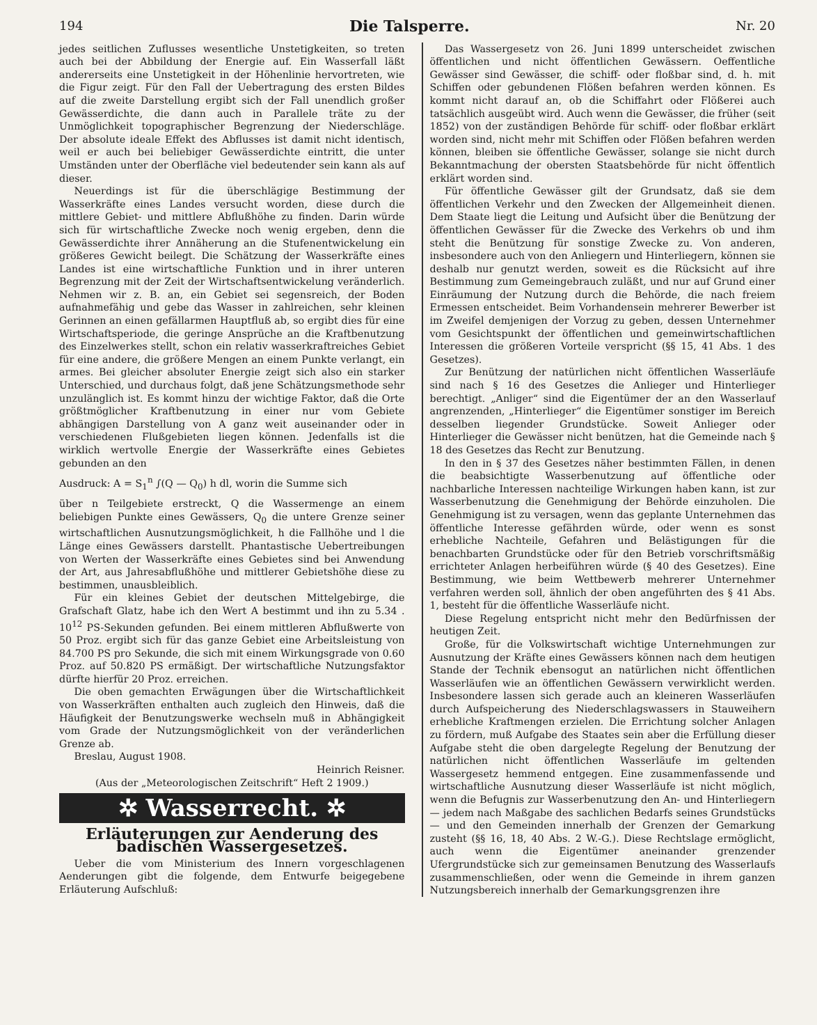194 Die Talsperre. Nr. 20
jedes seitlichen Zuflusses wesentliche Unstetigkeiten, so treten auch bei der Abbildung der Energie auf. Ein Wasserfall läßt andererseits eine Unstetigkeit in der Höhenlinie hervortreten, wie die Figur zeigt. Für den Fall der Uebertragung des ersten Bildes auf die zweite Darstellung ergibt sich der Fall unendlich großer Gewässerdichte, die dann auch in Parallele träte zu der Unmöglichkeit topographischer Begrenzung der Niederschläge. Der absolute ideale Effekt des Abflusses ist damit nicht identisch, weil er auch bei beliebiger Gewässerdichte eintritt, die unter Umständen unter der Oberfläche viel bedeutender sein kann als auf dieser.
Neuerdings ist für die überschlägige Bestimmung der Wasserkräfte eines Landes versucht worden, diese durch die mittlere Gebiet- und mittlere Abflußhöhe zu finden. Darin würde sich für wirtschaftliche Zwecke noch wenig ergeben, denn die Gewässerdichte ihrer Annäherung an die Stufenentwickelung ein größeres Gewicht beilegt. Die Schätzung der Wasserkräfte eines Landes ist eine wirtschaftliche Funktion und in ihrer unteren Begrenzung mit der Zeit der Wirtschaftsentwickelung veränderlich. Nehmen wir z. B. an, ein Gebiet sei segensreich, der Boden aufnahmefähig und gebe das Wasser in zahlreichen, sehr kleinen Gerinnen an einen gefällarmen Hauptfluß ab, so ergibt dies für eine Wirtschaftsperiode, die geringe Ansprüche an die Kraftbenutzung des Einzelwerkes stellt, schon ein relativ wasserkraftreiches Gebiet für eine andere, die größere Mengen an einem Punkte verlangt, ein armes. Bei gleicher absoluter Energie zeigt sich also ein starker Unterschied, und durchaus folgt, daß jene Schätzungsmethode sehr unzulänglich ist. Es kommt hinzu der wichtige Faktor, daß die Orte größtmöglicher Kraftbenutzung in einer nur vom Gebiete abhängigen Darstellung von A ganz weit auseinander oder in verschiedenen Flußgebieten liegen können. Jedenfalls ist die wirklich wertvolle Energie der Wasserkräfte eines Gebietes gebunden an den
Ausdruck: A = S<sub>1</sub><sup>n</sup> ∫(Q — Q<sub>0</sub>) h dl, worin die Summe sich
über n Teilgebiete erstreckt, Q die Wassermenge an einem beliebigen Punkte eines Gewässers, Q<sub>0</sub> die untere Grenze seiner wirtschaftlichen Ausnutzungsmöglichkeit, h die Fallhöhe und l die Länge eines Gewässers darstellt. Phantastische Uebertreibungen von Werten der Wasserkräfte eines Gebietes sind bei Anwendung der Art, aus Jahresabflußhöhe und mittlerer Gebietshöhe diese zu bestimmen, unausbleiblich.
Für ein kleines Gebiet der deutschen Mittelgebirge, die Grafschaft Glatz, habe ich den Wert A bestimmt und ihn zu 5.34 . 10<sup>12</sup> PS-Sekunden gefunden. Bei einem mittleren Abflußwerte von 50 Proz. ergibt sich für das ganze Gebiet eine Arbeitsleistung von 84.700 PS pro Sekunde, die sich mit einem Wirkungsgrade von 0.60 Proz. auf 50.820 PS ermäßigt. Der wirtschaftliche Nutzungsfaktor dürfte hierfür 20 Proz. erreichen.
Die oben gemachten Erwägungen über die Wirtschaftlichkeit von Wasserkräften enthalten auch zugleich den Hinweis, daß die Häufigkeit der Benutzungswerke wechseln muß in Abhängigkeit vom Grade der Nutzungsmöglichkeit von der veränderlichen Grenze ab.
Breslau, August 1908.
Heinrich Reisner.
(Aus der „Meteorologischen Zeitschrift“ Heft 2 1909.)
✲ Wasserrecht. ✲
Erläuterungen zur Aenderung des badischen Wassergesetzes.
Ueber die vom Ministerium des Innern vorgeschlagenen Aenderungen gibt die folgende, dem Entwurfe beigegebene Erläuterung Aufschluß:
Das Wassergesetz von 26. Juni 1899 unterscheidet zwischen öffentlichen und nicht öffentlichen Gewässern. Oeffentliche Gewässer sind Gewässer, die schiff- oder floßbar sind, d. h. mit Schiffen oder gebundenen Flößen befahren werden können. Es kommt nicht darauf an, ob die Schiffahrt oder Flößerei auch tatsächlich ausgeübt wird. Auch wenn die Gewässer, die früher (seit 1852) von der zuständigen Behörde für schiff- oder floßbar erklärt worden sind, nicht mehr mit Schiffen oder Flößen befahren werden können, bleiben sie öffentliche Gewässer, solange sie nicht durch Bekanntmachung der obersten Staatsbehörde für nicht öffentlich erklärt worden sind.
Für öffentliche Gewässer gilt der Grundsatz, daß sie dem öffentlichen Verkehr und den Zwecken der Allgemeinheit dienen. Dem Staate liegt die Leitung und Aufsicht über die Benützung der öffentlichen Gewässer für die Zwecke des Verkehrs ob und ihm steht die Benützung für sonstige Zwecke zu. Von anderen, insbesondere auch von den Anliegern und Hinterliegern, können sie deshalb nur genutzt werden, soweit es die Rücksicht auf ihre Bestimmung zum Gemeingebrauch zuläßt, und nur auf Grund einer Einräumung der Nutzung durch die Behörde, die nach freiem Ermessen entscheidet. Beim Vorhandensein mehrerer Bewerber ist im Zweifel demjenigen der Vorzug zu geben, dessen Unternehmer vom Gesichtspunkt der öffentlichen und gemeinwirtschaftlichen Interessen die größeren Vorteile verspricht (§§ 15, 41 Abs. 1 des Gesetzes).
Zur Benützung der natürlichen nicht öffentlichen Wasserläufe sind nach § 16 des Gesetzes die Anlieger und Hinterlieger berechtigt. „Anliger“ sind die Eigentümer der an den Wasserlauf angrenzenden, „Hinterlieger“ die Eigentümer sonstiger im Bereich desselben liegender Grundstücke. Soweit Anlieger oder Hinterlieger die Gewässer nicht benützen, hat die Gemeinde nach § 18 des Gesetzes das Recht zur Benutzung.
In den in § 37 des Gesetzes näher bestimmten Fällen, in denen die beabsichtigte Wasserbenutzung auf öffentliche oder nachbarliche Interessen nachteilige Wirkungen haben kann, ist zur Wasserbenutzung die Genehmigung der Behörde einzuholen. Die Genehmigung ist zu versagen, wenn das geplante Unternehmen das öffentliche Interesse gefährden würde, oder wenn es sonst erhebliche Nachteile, Gefahren und Belästigungen für die benachbarten Grundstücke oder für den Betrieb vorschriftsmäßig errichteter Anlagen herbeiführen würde (§ 40 des Gesetzes). Eine Bestimmung, wie beim Wettbewerb mehrerer Unternehmer verfahren werden soll, ähnlich der oben angeführten des § 41 Abs. 1, besteht für die öffentliche Wasserläufe nicht.
Diese Regelung entspricht nicht mehr den Bedürfnissen der heutigen Zeit.
Große, für die Volkswirtschaft wichtige Unternehmungen zur Ausnutzung der Kräfte eines Gewässers können nach dem heutigen Stande der Technik ebensogut an natürlichen nicht öffentlichen Wasserläufen wie an öffentlichen Gewässern verwirklicht werden. Insbesondere lassen sich gerade auch an kleineren Wasserläufen durch Aufspeicherung des Niederschlagswassers in Stauweihern erhebliche Kraftmengen erzielen. Die Errichtung solcher Anlagen zu fördern, muß Aufgabe des Staates sein aber die Erfüllung dieser Aufgabe steht die oben dargelegte Regelung der Benutzung der natürlichen nicht öffentlichen Wasserläufe im geltenden Wassergesetz hemmend entgegen. Eine zusammenfassende und wirtschaftliche Ausnutzung dieser Wasserläufe ist nicht möglich, wenn die Befugnis zur Wasserbenutzung den An- und Hinterliegern — jedem nach Maßgabe des sachlichen Bedarfs seines Grundstücks — und den Gemeinden innerhalb der Grenzen der Gemarkung zusteht (§§ 16, 18, 40 Abs. 2 W.-G.). Diese Rechtslage ermöglicht, auch wenn die Eigentümer aneinander grenzender Ufergrundstücke sich zur gemeinsamen Benutzung des Wasserlaufs zusammenschließen, oder wenn die Gemeinde in ihrem ganzen Nutzungsbereich innerhalb der Gemarkungsgrenzen ihre